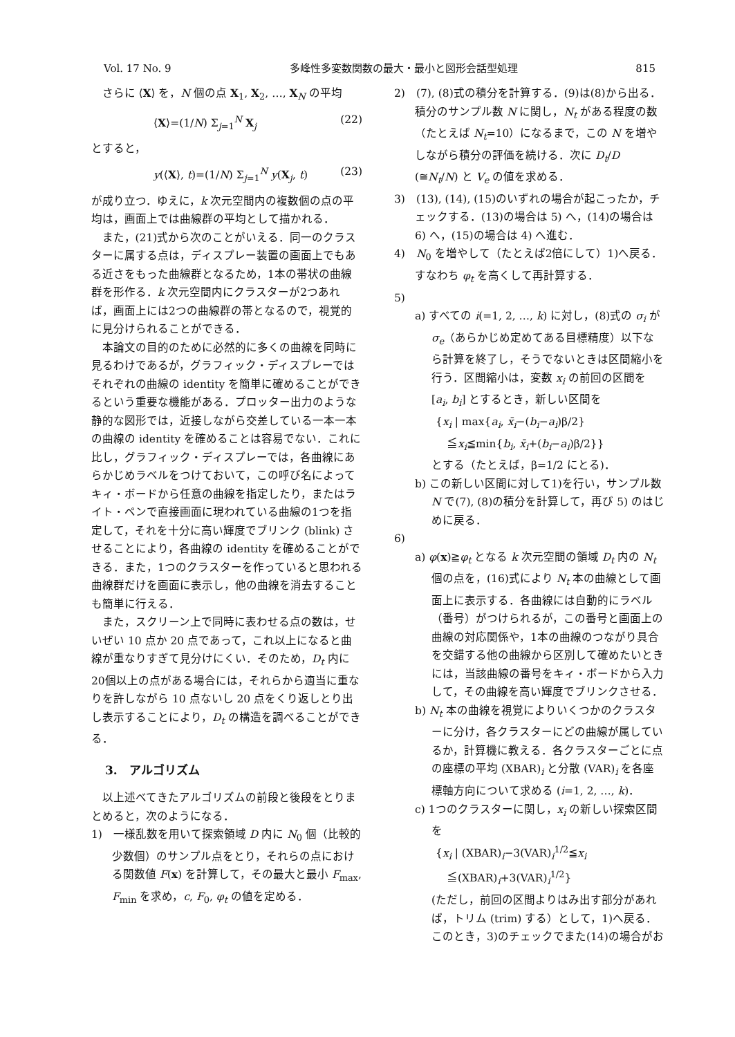Vol. 17 No. 9 多峰性多変数関数の最大・最小と図形会話型処理 815
さらに ⟨X⟩ を，N 個の点 X<sub>1</sub>, X<sub>2</sub>, …, X<sub>N</sub> の平均
⟨X⟩=(1/N) Σ<sub>j=1</sub><sup>N</sup> X<sub>j</sub> (22)
とすると，
y(⟨X⟩, t)=(1/N) Σ<sub>j=1</sub><sup>N</sup> y(X<sub>j</sub>, t) (23)
が成り立つ．ゆえに，k 次元空間内の複数個の点の平均は，画面上では曲線群の平均として描かれる．
また，(21)式から次のことがいえる．同一のクラスターに属する点は，ディスプレー装置の画面上でもある近さをもった曲線群となるため，1本の帯状の曲線群を形作る．k 次元空間内にクラスターが2つあれば，画面上には2つの曲線群の帯となるので，視覚的に見分けられることができる．
本論文の目的のために必然的に多くの曲線を同時に見るわけであるが，グラフィック・ディスプレーではそれぞれの曲線の identity を簡単に確めることができるという重要な機能がある．プロッター出力のような静的な図形では，近接しながら交差している一本一本の曲線の identity を確めることは容易でない．これに比し，グラフィック・ディスプレーでは，各曲線にあらかじめラベルをつけておいて，この呼び名によってキィ・ボードから任意の曲線を指定したり，またはライト・ペンで直接画面に現われている曲線の1つを指定して，それを十分に高い輝度でブリンク (blink) させることにより，各曲線の identity を確めることができる．また，1つのクラスターを作っていると思われる曲線群だけを画面に表示し，他の曲線を消去することも簡単に行える．
また，スクリーン上で同時に表わせる点の数は，せいぜい 10 点か 20 点であって，これ以上になると曲線が重なりすぎて見分けにくい．そのため，D<sub>t</sub> 内に 20個以上の点がある場合には，それらから適当に重なりを許しながら 10 点ないし 20 点をくり返しとり出し表示することにより，D<sub>t</sub> の構造を調べることができる．
3.　アルゴリズム
以上述べてきたアルゴリズムの前段と後段をとりまとめると，次のようになる．
1)　一様乱数を用いて探索領域 D 内に N<sub>0</sub> 個（比較的少数個）のサンプル点をとり，それらの点における関数値 F(x) を計算して，その最大と最小 F<sub>max</sub>, F<sub>min</sub> を求め，c, F<sub>0</sub>, φ<sub>t</sub> の値を定める．
2)　(7), (8)式の積分を計算する．(9)は(8)から出る．積分のサンプル数 N に関し，N<sub>t</sub> がある程度の数（たとえば N<sub>t</sub>=10）になるまで，この N を増やしながら積分の評価を続ける．次に D<sub>t</sub>/D (≅N<sub>t</sub>/N) と V<sub>e</sub> の値を求める．
3)　(13), (14), (15)のいずれの場合が起こったか，チェックする．(13)の場合は 5) へ，(14)の場合は 6) へ，(15)の場合は 4) へ進む．
4)　N<sub>0</sub> を増やして（たとえば2倍にして）1)へ戻る．すなわち φ<sub>t</sub> を高くして再計算する．
5)
a) すべての i(=1, 2, …, k) に対し，(8)式の σ<sub>i</sub> が σ<sub>e</sub>（あらかじめ定めてある目標精度）以下なら計算を終了し，そうでないときは区間縮小を行う．区間縮小は，変数 x<sub>i</sub> の前回の区間を [a<sub>i</sub>, b<sub>i</sub>] とするとき，新しい区間を
{x<sub>i</sub> | max{a<sub>i</sub>, x̄<sub>i</sub>−(b<sub>i</sub>−a<sub>i</sub>)β/2}
　≦x<sub>i</sub>≦min{b<sub>i</sub>, x̄<sub>i</sub>+(b<sub>i</sub>−a<sub>i</sub>)β/2}}
とする（たとえば，β=1/2 にとる)．
b) この新しい区間に対して1)を行い，サンプル数 N で(7), (8)の積分を計算して，再び 5) のはじめに戻る．
6)
a) φ(x)≧φ<sub>t</sub> となる k 次元空間の領域 D<sub>t</sub> 内の N<sub>t</sub> 個の点を，(16)式により N<sub>t</sub> 本の曲線として画面上に表示する．各曲線には自動的にラベル（番号）がつけられるが，この番号と画面上の曲線の対応関係や，1本の曲線のつながり具合を交錯する他の曲線から区別して確めたいときには，当該曲線の番号をキィ・ボードから入力して，その曲線を高い輝度でブリンクさせる．
b) N<sub>t</sub> 本の曲線を視覚によりいくつかのクラスターに分け，各クラスターにどの曲線が属しているか，計算機に教える．各クラスターごとに点の座標の平均 (XBAR)<sub>i</sub> と分散 (VAR)<sub>i</sub> を各座標軸方向について求める (i=1, 2, …, k)．
c) 1つのクラスターに関し，x<sub>i</sub> の新しい探索区間を
{x<sub>i</sub> | (XBAR)<sub>i</sub>−3(VAR)<sub>i</sub><sup>1/2</sup>≦x<sub>i</sub>
　≦(XBAR)<sub>i</sub>+3(VAR)<sub>i</sub><sup>1/2</sup>}
(ただし，前回の区間よりはみ出す部分があれば，トリム (trim) する）として，1)へ戻る．このとき，3)のチェックでまた(14)の場合がお